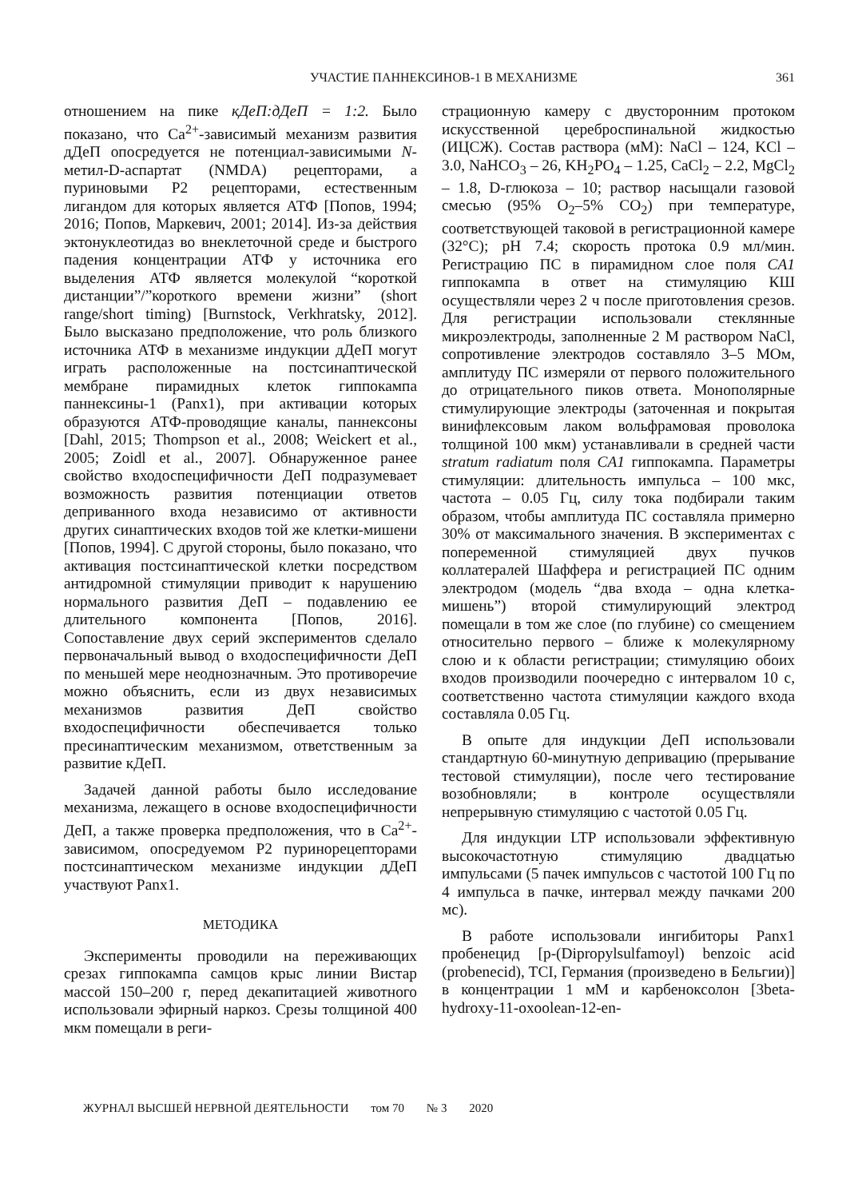УЧАСТИЕ ПАННЕКСИНОВ-1 В МЕХАНИЗМЕ
361
отношением на пике кДеП:дДеП = 1:2. Было показано, что Ca<sup>2+</sup>-зависимый механизм развития дДеП опосредуется не потенциал-зависимыми N-метил-D-аспартат (NMDA) рецепторами, а пуриновыми P2 рецепторами, естественным лигандом для которых является АТФ [Попов, 1994; 2016; Попов, Маркевич, 2001; 2014]. Из-за действия эктонуклеотидаз во внеклеточной среде и быстрого падения концентрации АТФ у источника его выделения АТФ является молекулой “короткой дистанции”/”короткого времени жизни” (short range/short timing) [Burnstock, Verkhratsky, 2012]. Было высказано предположение, что роль близкого источника АТФ в механизме индукции дДеП могут играть расположенные на постсинаптической мембране пирамидных клеток гиппокампа паннексины-1 (Panx1), при активации которых образуются АТФ-проводящие каналы, паннексоны [Dahl, 2015; Thompson et al., 2008; Weickert et al., 2005; Zoidl et al., 2007]. Обнаруженное ранее свойство входоспецифичности ДеП подразумевает возможность развития потенциации ответов деприванного входа независимо от активности других синаптических входов той же клетки-мишени [Попов, 1994]. С другой стороны, было показано, что активация постсинаптической клетки посредством антидромной стимуляции приводит к нарушению нормального развития ДеП – подавлению ее длительного компонента [Попов, 2016]. Сопоставление двух серий экспериментов сделало первоначальный вывод о входоспецифичности ДеП по меньшей мере неоднозначным. Это противоречие можно объяснить, если из двух независимых механизмов развития ДеП свойство входоспецифичности обеспечивается только пресинаптическим механизмом, ответственным за развитие кДеП.
Задачей данной работы было исследование механизма, лежащего в основе входоспецифичности ДеП, а также проверка предположения, что в Ca<sup>2+</sup>-зависимом, опосредуемом P2 пуринорецепторами постсинаптическом механизме индукции дДеП участвуют Panx1.
МЕТОДИКА
Эксперименты проводили на переживающих срезах гиппокампа самцов крыс линии Вистар массой 150–200 г, перед декапитацией животного использовали эфирный наркоз. Срезы толщиной 400 мкм помещали в реги-
страционную камеру с двусторонним протоком искусственной цереброспинальной жидкостью (ИЦСЖ). Состав раствора (мМ): NaCl – 124, KCl – 3.0, NaHCO<sub>3</sub> – 26, KH<sub>2</sub>PO<sub>4</sub> – 1.25, CaCl<sub>2</sub> – 2.2, MgCl<sub>2</sub> – 1.8, D-глюкоза – 10; раствор насыщали газовой смесью (95% O<sub>2</sub>–5% CO<sub>2</sub>) при температуре, соответствующей таковой в регистрационной камере (32°C); pH 7.4; скорость протока 0.9 мл/мин. Регистрацию ПС в пирамидном слое поля CA1 гиппокампа в ответ на стимуляцию КШ осуществляли через 2 ч после приготовления срезов. Для регистрации использовали стеклянные микроэлектроды, заполненные 2 М раствором NaCl, сопротивление электродов составляло 3–5 МОм, амплитуду ПС измеряли от первого положительного до отрицательного пиков ответа. Монополярные стимулирующие электроды (заточенная и покрытая винифлексовым лаком вольфрамовая проволока толщиной 100 мкм) устанавливали в средней части stratum radiatum поля CA1 гиппокампа. Параметры стимуляции: длительность импульса – 100 мкс, частота – 0.05 Гц, силу тока подбирали таким образом, чтобы амплитуда ПС составляла примерно 30% от максимального значения. В экспериментах с попеременной стимуляцией двух пучков коллатералей Шаффера и регистрацией ПС одним электродом (модель “два входа – одна клетка-мишень”) второй стимулирующий электрод помещали в том же слое (по глубине) со смещением относительно первого – ближе к молекулярному слою и к области регистрации; стимуляцию обоих входов производили поочередно с интервалом 10 с, соответственно частота стимуляции каждого входа составляла 0.05 Гц.
В опыте для индукции ДеП использовали стандартную 60-минутную депривацию (прерывание тестовой стимуляции), после чего тестирование возобновляли; в контроле осуществляли непрерывную стимуляцию с частотой 0.05 Гц.
Для индукции LTP использовали эффективную высокочастотную стимуляцию двадцатью импульсами (5 пачек импульсов с частотой 100 Гц по 4 импульса в пачке, интервал между пачками 200 мс).
В работе использовали ингибиторы Panx1 пробенецид [p-(Dipropylsulfamoyl) benzoic acid (probenecid), TCI, Германия (произведено в Бельгии)] в концентрации 1 мМ и карбеноксолон [3beta-hydroxy-11-oxoolean-12-en-
ЖУРНАЛ ВЫСШЕЙ НЕРВНОЙ ДЕЯТЕЛЬНОСТИ том 70 № 3 2020